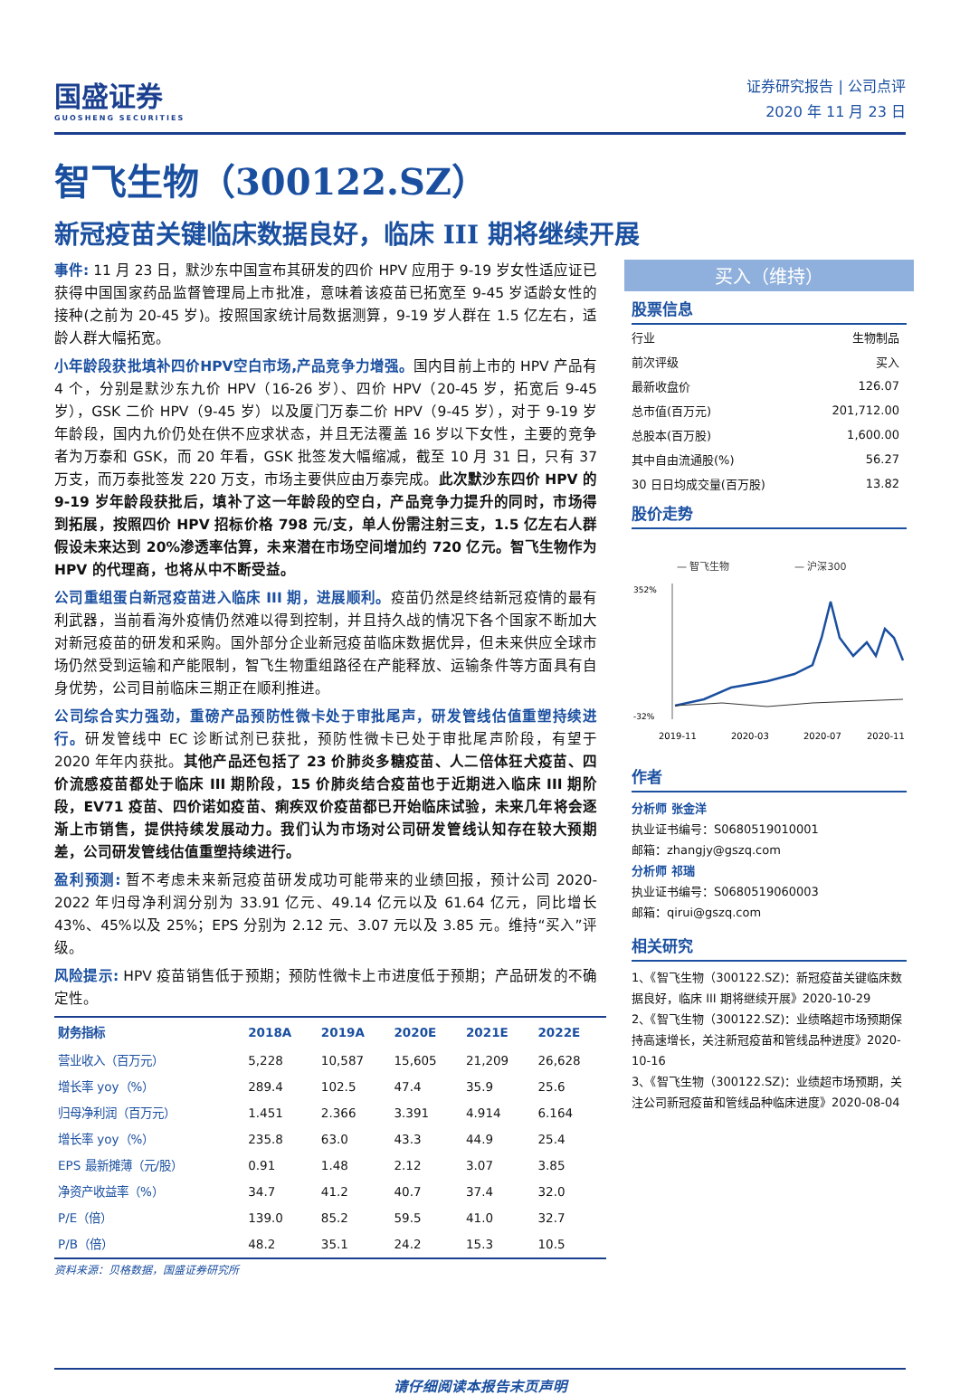国盛证券
GUOSHENG SECURITIES
证券研究报告 | 公司点评
2020 年 11 月 23 日
智飞生物（300122.SZ）
新冠疫苗关键临床数据良好，临床 III 期将继续开展
事件: 11 月 23 日，默沙东中国宣布其研发的四价 HPV 应用于 9-19 岁女性适应证已获得中国国家药品监督管理局上市批准，意味着该疫苗已拓宽至 9-45 岁适龄女性的接种(之前为 20-45 岁)。按照国家统计局数据测算，9-19 岁人群在 1.5 亿左右，适龄人群大幅拓宽。
小年龄段获批填补四价HPV空白市场,产品竞争力增强。国内目前上市的 HPV 产品有 4 个，分别是默沙东九价 HPV（16-26 岁）、四价 HPV（20-45 岁，拓宽后 9-45 岁），GSK 二价 HPV（9-45 岁）以及厦门万泰二价 HPV（9-45 岁），对于 9-19 岁年龄段，国内九价仍处在供不应求状态，并且无法覆盖 16 岁以下女性，主要的竞争者为万泰和 GSK，而 20 年看，GSK 批签发大幅缩减，截至 10 月 31 日，只有 37 万支，而万泰批签发 220 万支，市场主要供应由万泰完成。此次默沙东四价 HPV 的 9-19 岁年龄段获批后，填补了这一年龄段的空白，产品竞争力提升的同时，市场得到拓展，按照四价 HPV 招标价格 798 元/支，单人份需注射三支，1.5 亿左右人群假设未来达到 20%渗透率估算，未来潜在市场空间增加约 720 亿元。智飞生物作为 HPV 的代理商，也将从中不断受益。
公司重组蛋白新冠疫苗进入临床 III 期，进展顺利。疫苗仍然是终结新冠疫情的最有利武器，当前看海外疫情仍然难以得到控制，并且持久战的情况下各个国家不断加大对新冠疫苗的研发和采购。国外部分企业新冠疫苗临床数据优异，但未来供应全球市场仍然受到运输和产能限制，智飞生物重组路径在产能释放、运输条件等方面具有自身优势，公司目前临床三期正在顺利推进。
公司综合实力强劲，重磅产品预防性微卡处于审批尾声，研发管线估值重塑持续进行。研发管线中 EC 诊断试剂已获批，预防性微卡已处于审批尾声阶段，有望于 2020 年年内获批。其他产品还包括了 23 价肺炎多糖疫苗、人二倍体狂犬疫苗、四价流感疫苗都处于临床 III 期阶段，15 价肺炎结合疫苗也于近期进入临床 III 期阶段，EV71 疫苗、四价诺如疫苗、痢疾双价疫苗都已开始临床试验，未来几年将会逐渐上市销售，提供持续发展动力。我们认为市场对公司研发管线认知存在较大预期差，公司研发管线估值重塑持续进行。
盈利预测: 暂不考虑未来新冠疫苗研发成功可能带来的业绩回报，预计公司 2020-2022 年归母净利润分别为 33.91 亿元、49.14 亿元以及 61.64 亿元，同比增长 43%、45%以及 25%；EPS 分别为 2.12 元、3.07 元以及 3.85 元。维持“买入”评级。
风险提示: HPV 疫苗销售低于预期；预防性微卡上市进度低于预期；产品研发的不确定性。
| 财务指标 | 2018A | 2019A | 2020E | 2021E | 2022E |
| --- | --- | --- | --- | --- | --- |
| 营业收入（百万元） | 5,228 | 10,587 | 15,605 | 21,209 | 26,628 |
| 增长率 yoy（%） | 289.4 | 102.5 | 47.4 | 35.9 | 25.6 |
| 归母净利润（百万元） | 1.451 | 2.366 | 3.391 | 4.914 | 6.164 |
| 增长率 yoy（%） | 235.8 | 63.0 | 43.3 | 44.9 | 25.4 |
| EPS 最新摊薄（元/股） | 0.91 | 1.48 | 2.12 | 3.07 | 3.85 |
| 净资产收益率（%） | 34.7 | 41.2 | 40.7 | 37.4 | 32.0 |
| P/E（倍） | 139.0 | 85.2 | 59.5 | 41.0 | 32.7 |
| P/B（倍） | 48.2 | 35.1 | 24.2 | 15.3 | 10.5 |
资料来源：贝格数据，国盛证券研究所
买入（维持）
股票信息
| 行业 | 生物制品 |
| 前次评级 | 买入 |
| 最新收盘价 | 126.07 |
| 总市值(百万元) | 201,712.00 |
| 总股本(百万股) | 1,600.00 |
| 其中自由流通股(%) | 56.27 |
| 30 日日均成交量(百万股) | 13.82 |
股价走势
— 智飞生物
— 沪深300
352%
-32%
2019-11
2020-03
2020-07
2020-11
作者
分析师 张金洋
执业证书编号：S0680519010001
邮箱：zhangjy@gszq.com
分析师 祁瑞
执业证书编号：S0680519060003
邮箱：qirui@gszq.com
相关研究
1、《智飞生物（300122.SZ)：新冠疫苗关键临床数据良好，临床 III 期将继续开展》2020-10-29
2、《智飞生物（300122.SZ)：业绩略超市场预期保持高速增长，关注新冠疫苗和管线品种进度》2020-10-16
3、《智飞生物（300122.SZ)：业绩超市场预期，关注公司新冠疫苗和管线品种临床进度》2020-08-04
请仔细阅读本报告末页声明